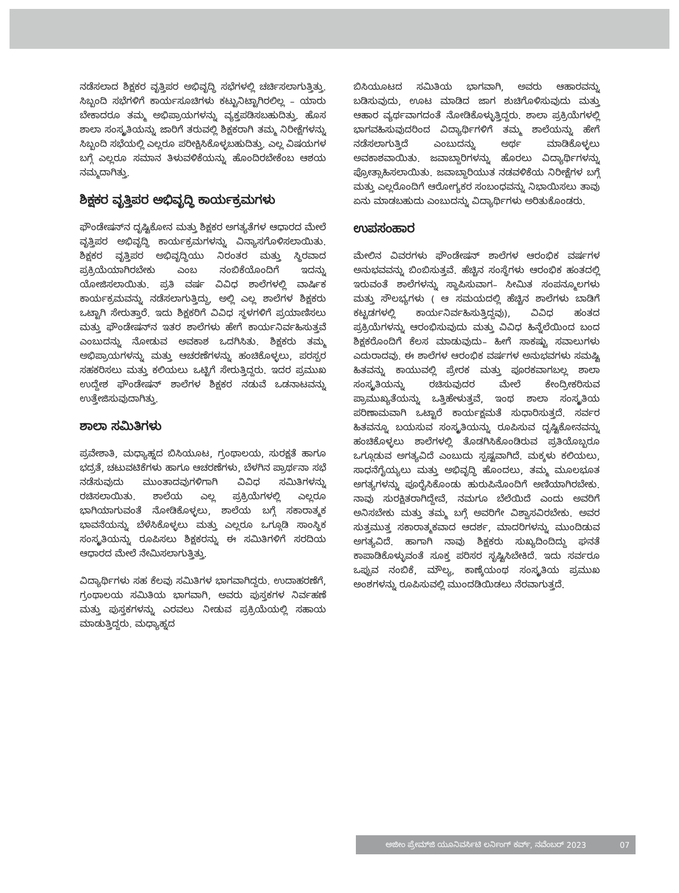ನಡೆಸಲಾದ ಶಿಕ್ಷಕರ ವೃತ್ತಿಪರ ಅಭಿವೃದ್ಧಿ ಸಭೆಗಳಲ್ಲಿ ಚರ್ಚಿಸಲಾಗುತ್ತಿತ್ತು. ಸಿಬ್ಬಂದಿ ಸಭೆಗಳಿಗೆ ಕಾರ್ಯಸೂಚಿಗಳು ಕಟ್ಟುನಿಟ್ಟಾಗಿರಲಿಲ್ಲ – ಯಾರು ಬೇಕಾದರೂ ತಮ್ಮ ಅಭಿಪ್ರಾಯಗಳನ್ನು ವ್ಯಕ್ತಪಡಿಸಬಹುದಿತ್ತು. ಹೊಸ ಶಾಲಾ ಸಂಸ್ಕೃತಿಯನ್ನು ಜಾರಿಗೆ ತರುವಲ್ಲಿ ಶಿಕ್ಷಕರಾಗಿ ತಮ್ಮ ನಿರೀಕ್ಷೆಗಳನ್ನು ಸಿಬ್ಬಂದಿ ಸಭೆಯಲ್ಲಿ ಎಲ್ಲರೂ ಪರೀಕ್ಷಿಸಿಕೊಳ್ಳಬಹುದಿತ್ತು. ಎಲ್ಲ ವಿಷಯಗಳ ಬಗ್ಗೆ ಎಲ್ಲರೂ ಸಮಾನ ತಿಳುವಳಿಕೆಯನ್ನು ಹೊಂದಿರಬೇಕೆಂಬ ಆಶಯ ನಮ್ಮದಾಗಿತ್ತು.
ಶಿಕ್ಷಕರ ವೃತ್ತಿಪರ ಅಭಿವೃದ್ಧಿ ಕಾರ್ಯಕ್ರಮಗಳು
ಫೌಂಡೇಷನ್‌ನ ದೃಷ್ಟಿಕೋನ ಮತ್ತು ಶಿಕ್ಷಕರ ಅಗತ್ಯತೆಗಳ ಆಧಾರದ ಮೇಲೆ ವೃತ್ತಿಪರ ಅಭಿವೃದ್ಧಿ ಕಾರ್ಯಕ್ರಮಗಳನ್ನು ವಿನ್ಯಾಸಗೊಳಿಸಲಾಯಿತು. ಶಿಕ್ಷಕರ ವೃತ್ತಿಪರ ಅಭಿವೃದ್ಧಿಯು ನಿರಂತರ ಮತ್ತು ಸ್ಥಿರವಾದ ಪ್ರಕ್ರಿಯೆಯಾಗಿರಬೇಕು ಎಂಬ ನಂಬಿಕೆಯೊಂದಿಗೆ ಇದನ್ನು ಯೋಜಿಸಲಾಯಿತು. ಪ್ರತಿ ವರ್ಷ ವಿವಿಧ ಶಾಲೆಗಳಲ್ಲಿ ವಾರ್ಷಿಕ ಕಾರ್ಯಕ್ರಮವನ್ನು ನಡೆಸಲಾಗುತ್ತಿದ್ದು, ಅಲ್ಲಿ ಎಲ್ಲ ಶಾಲೆಗಳ ಶಿಕ್ಷಕರು ಒಟ್ಟಾಗಿ ಸೇರುತ್ತಾರೆ. ಇದು ಶಿಕ್ಷಕರಿಗೆ ವಿವಿಧ ಸ್ಥಳಗಳಿಗೆ ಪ್ರಯಾಣಿಸಲು ಮತ್ತು ಫೌಂಡೇಷನ್‌ನ ಇತರ ಶಾಲೆಗಳು ಹೇಗೆ ಕಾರ್ಯನಿರ್ವಹಿಸುತ್ತವೆ ಎಂಬುದನ್ನು ನೋಡುವ ಅವಕಾಶ ಒದಗಿಸಿತು. ಶಿಕ್ಷಕರು ತಮ್ಮ ಅಭಿಪ್ರಾಯಗಳನ್ನು ಮತ್ತು ಆಚರಣೆಗಳನ್ನು ಹಂಚಿಕೊಳ್ಳಲು, ಪರಸ್ಪರ ಸಹಕರಿಸಲು ಮತ್ತು ಕಲಿಯಲು ಒಟ್ಟಿಗೆ ಸೇರುತ್ತಿದ್ದರು. ಇದರ ಪ್ರಮುಖ ಉದ್ದೇಶ ಫೌಂಡೇಷನ್ ಶಾಲೆಗಳ ಶಿಕ್ಷಕರ ನಡುವೆ ಒಡನಾಟವನ್ನು ಉತ್ತೇಜಿಸುವುದಾಗಿತ್ತು.
ಶಾಲಾ ಸಮಿತಿಗಳು
ಪ್ರವೇಶಾತಿ, ಮಧ್ಯಾಹ್ನದ ಬಿಸಿಯೂಟ, ಗ್ರಂಥಾಲಯ, ಸುರಕ್ಷತೆ ಹಾಗೂ ಭದ್ರತೆ, ಚಟುವಟಿಕೆಗಳು ಹಾಗೂ ಆಚರಣೆಗಳು, ಬೆಳಗಿನ ಪ್ರಾರ್ಥನಾ ಸಭೆ ನಡೆಸುವುದು ಮುಂತಾದವುಗಳಿಗಾಗಿ ವಿವಿಧ ಸಮಿತಿಗಳನ್ನು ರಚಿಸಲಾಯಿತು. ಶಾಲೆಯ ಎಲ್ಲ ಪ್ರಕ್ರಿಯೆಗಳಲ್ಲಿ ಎಲ್ಲರೂ ಭಾಗಿಯಾಗುವಂತೆ ನೋಡಿಕೊಳ್ಳಲು, ಶಾಲೆಯ ಬಗ್ಗೆ ಸಕಾರಾತ್ಮಕ ಭಾವನೆಯನ್ನು ಬೆಳೆಸಿಕೊಳ್ಳಲು ಮತ್ತು ಎಲ್ಲರೂ ಒಗ್ಗೂಡಿ ಸಾಂಸ್ಥಿಕ ಸಂಸ್ಕೃತಿಯನ್ನು ರೂಪಿಸಲು ಶಿಕ್ಷಕರನ್ನು ಈ ಸಮಿತಿಗಳಿಗೆ ಸರದಿಯ ಆಧಾರದ ಮೇಲೆ ನೇಮಿಸಲಾಗುತ್ತಿತ್ತು.
ವಿದ್ಯಾರ್ಥಿಗಳು ಸಹ ಕೆಲವು ಸಮಿತಿಗಳ ಭಾಗವಾಗಿದ್ದರು. ಉದಾಹರಣೆಗೆ, ಗ್ರಂಥಾಲಯ ಸಮಿತಿಯ ಭಾಗವಾಗಿ, ಅವರು ಪುಸ್ತಕಗಳ ನಿರ್ವಹಣೆ ಮತ್ತು ಪುಸ್ತಕಗಳನ್ನು ಎರವಲು ನೀಡುವ ಪ್ರಕ್ರಿಯೆಯಲ್ಲಿ ಸಹಾಯ ಮಾಡುತ್ತಿದ್ದರು. ಮಧ್ಯಾಹ್ನದ
ಬಿಸಿಯೂಟದ ಸಮಿತಿಯ ಭಾಗವಾಗಿ, ಅವರು ಆಹಾರವನ್ನು ಬಡಿಸುವುದು, ಊಟ ಮಾಡಿದ ಜಾಗ ಶುಚಿಗೊಳಿಸುವುದು ಮತ್ತು ಆಹಾರ ವ್ಯರ್ಥವಾಗದಂತೆ ನೋಡಿಕೊಳ್ಳುತ್ತಿದ್ದರು. ಶಾಲಾ ಪ್ರಕ್ರಿಯೆಗಳಲ್ಲಿ ಭಾಗವಹಿಸುವುದರಿಂದ ವಿದ್ಯಾರ್ಥಿಗಳಿಗೆ ತಮ್ಮ ಶಾಲೆಯನ್ನು ಹೇಗೆ ನಡೆಸಲಾಗುತ್ತಿದೆ ಎಂಬುದನ್ನು ಅರ್ಥ ಮಾಡಿಕೊಳ್ಳಲು ಅವಕಾಶವಾಯಿತು. ಜವಾಬ್ದಾರಿಗಳನ್ನು ಹೊರಲು ವಿದ್ಯಾರ್ಥಿಗಳನ್ನು ಪ್ರೋತ್ಸಾಹಿಸಲಾಯಿತು. ಜವಾಬ್ದಾರಿಯುತ ನಡವಳಿಕೆಯ ನಿರೀಕ್ಷೆಗಳ ಬಗ್ಗೆ ಮತ್ತು ಎಲ್ಲರೊಂದಿಗೆ ಆರೋಗ್ಯಕರ ಸಂಬಂಧವನ್ನು ನಿಭಾಯಿಸಲು ತಾವು ಏನು ಮಾಡಬಹುದು ಎಂಬುದನ್ನು ವಿದ್ಯಾರ್ಥಿಗಳು ಅರಿತುಕೊಂಡರು.
ಉಪಸಂಹಾರ
ಮೇಲಿನ ವಿವರಗಳು ಫೌಂಡೇಷನ್ ಶಾಲೆಗಳ ಆರಂಭಿಕ ವರ್ಷಗಳ ಅನುಭವವನ್ನು ಬಿಂಬಿಸುತ್ತವೆ. ಹೆಚ್ಚಿನ ಸಂಸ್ಥೆಗಳು ಆರಂಭಿಕ ಹಂತದಲ್ಲಿ ಇರುವಂತೆ ಶಾಲೆಗಳನ್ನು ಸ್ಥಾಪಿಸುವಾಗ– ಸೀಮಿತ ಸಂಪನ್ಮೂಲಗಳು ಮತ್ತು ಸೌಲಭ್ಯಗಳು ( ಆ ಸಮಯದಲ್ಲಿ ಹೆಚ್ಚಿನ ಶಾಲೆಗಳು ಬಾಡಿಗೆ ಕಟ್ಟಡಗಳಲ್ಲಿ ಕಾರ್ಯನಿರ್ವಹಿಸುತ್ತಿದ್ದವು), ವಿವಿಧ ಹಂತದ ಪ್ರಕ್ರಿಯೆಗಳನ್ನು ಆರಂಭಿಸುವುದು ಮತ್ತು ವಿವಿಧ ಹಿನ್ನೆಲೆಯಿಂದ ಬಂದ ಶಿಕ್ಷಕರೊಂದಿಗೆ ಕೆಲಸ ಮಾಡುವುದು– ಹೀಗೆ ಸಾಕಷ್ಟು ಸವಾಲುಗಳು ಎದುರಾದವು. ಈ ಶಾಲೆಗಳ ಆರಂಭಿಕ ವರ್ಷಗಳ ಅನುಭವಗಳು ಸಮಷ್ಟಿ ಹಿತವನ್ನು ಕಾಯುವಲ್ಲಿ ಪ್ರೇರಕ ಮತ್ತು ಪೂರಕವಾಗಬಲ್ಲ ಶಾಲಾ ಸಂಸ್ಕೃತಿಯನ್ನು ರಚಿಸುವುದರ ಮೇಲೆ ಕೇಂದ್ರೀಕರಿಸುವ ಪ್ರಾಮುಖ್ಯತೆಯನ್ನು ಒತ್ತಿಹೇಳುತ್ತವೆ, ಇಂಥ ಶಾಲಾ ಸಂಸ್ಕೃತಿಯ ಪರಿಣಾಮವಾಗಿ ಒಟ್ಟಾರೆ ಕಾರ್ಯಕ್ಷಮತೆ ಸುಧಾರಿಸುತ್ತದೆ. ಸರ್ವರ ಹಿತವನ್ನೂ ಬಯಸುವ ಸಂಸ್ಕೃತಿಯನ್ನು ರೂಪಿಸುವ ದೃಷ್ಟಿಕೋನವನ್ನು ಹಂಚಿಕೊಳ್ಳಲು ಶಾಲೆಗಳಲ್ಲಿ ತೊಡಗಿಸಿಕೊಂಡಿರುವ ಪ್ರತಿಯೊಬ್ಬರೂ ಒಗ್ಗೂಡುವ ಅಗತ್ಯವಿದೆ ಎಂಬುದು ಸ್ಪಷ್ಟವಾಗಿದೆ. ಮಕ್ಕಳು ಕಲಿಯಲು, ಸಾಧನೆಗೈಯ್ಯಲು ಮತ್ತು ಅಭಿವೃದ್ಧಿ ಹೊಂದಲು, ತಮ್ಮ ಮೂಲಭೂತ ಅಗತ್ಯಗಳನ್ನು ಪೂರೈಸಿಕೊಂಡು ಹುರುಪಿನೊಂದಿಗೆ ಅಣಿಯಾಗಿರಬೇಕು. ನಾವು ಸುರಕ್ಷಿತರಾಗಿದ್ದೇವೆ, ನಮಗೂ ಬೆಲೆಯಿದೆ ಎಂದು ಅವರಿಗೆ ಅನಿಸಬೇಕು ಮತ್ತು ತಮ್ಮ ಬಗ್ಗೆ ಅವರಿಗೇ ವಿಶ್ವಾಸವಿರಬೇಕು. ಅವರ ಸುತ್ತಮುತ್ತ ಸಕಾರಾತ್ಮಕವಾದ ಆದರ್ಶ, ಮಾದರಿಗಳನ್ನು ಮುಂದಿಡುವ ಅಗತ್ಯವಿದೆ. ಹಾಗಾಗಿ ನಾವು ಶಿಕ್ಷಕರು ಸುಖ್ಯದಿಂದಿದ್ದು ಘನತೆ ಕಾಪಾಡಿಕೊಳ್ಳುವಂತೆ ಸೂಕ್ತ ಪರಿಸರ ಸೃಷ್ಟಿಸಿಬೇಕಿದೆ. ಇದು ಸರ್ವರೂ ಒಪ್ಪುವ ನಂಬಿಕೆ, ಮೌಲ್ಯ, ಕಾಣ್ಕೆಯಂಥ ಸಂಸ್ಕೃತಿಯ ಪ್ರಮುಖ ಅಂಶಗಳನ್ನು ರೂಪಿಸುವಲ್ಲಿ ಮುಂದಡಿಯಿಡಲು ನೆರವಾಗುತ್ತದೆ.
ಅಜೀಂ ಪ್ರೇಮ್‌ಜಿ ಯೂನಿವರ್ಸಿಟಿ ಲರ್ನಿಂಗ್ ಕರ್ವ್, ನವೆಂಬರ್ 2023 07